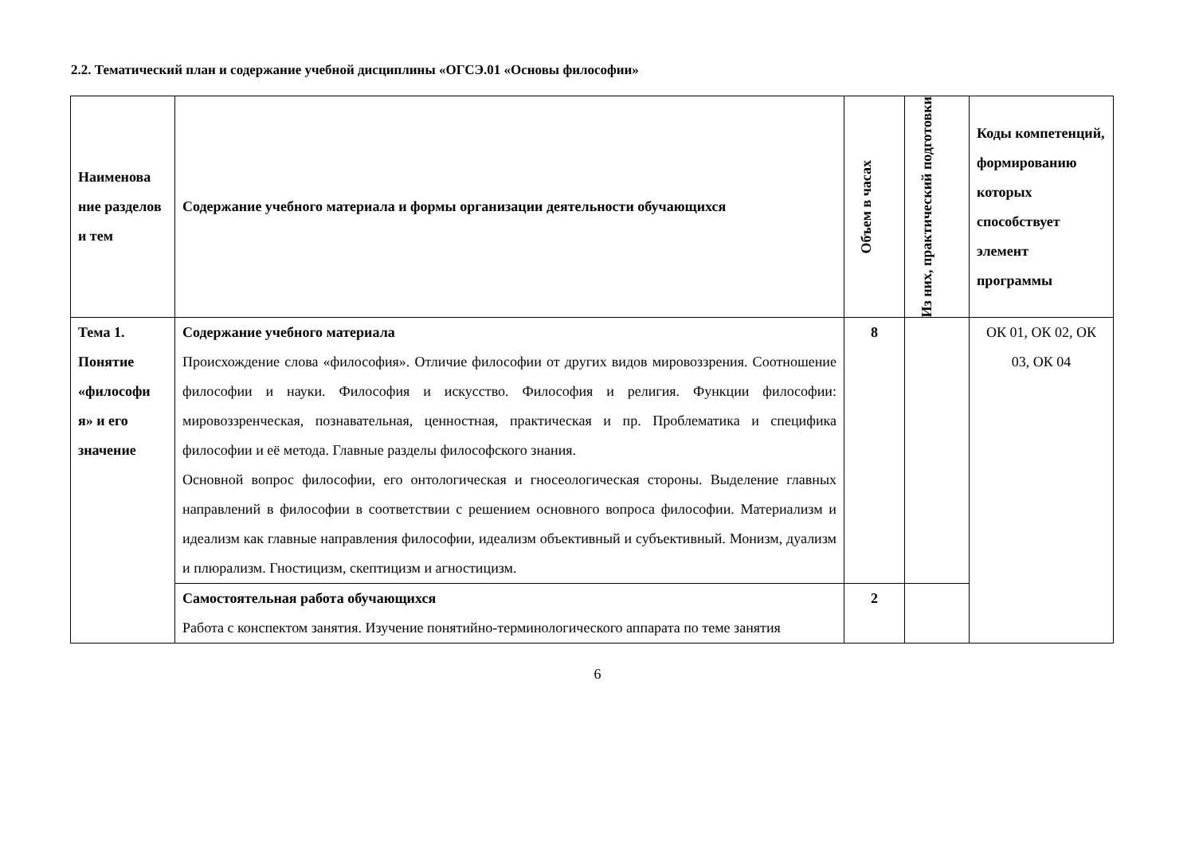2.2. Тематический план и содержание учебной дисциплины «ОГСЭ.01 «Основы философии»
| Наименова ние разделов и тем | Содержание учебного материала и формы организации деятельности обучающихся | Объем в часах | Из них, практический подготовки | Коды компетенций, формированию которых способствует элемент программы |
| --- | --- | --- | --- | --- |
| Тема 1. Понятие «философи я» и его значение | Содержание учебного материала Происхождение слова «философия». Отличие философии от других видов мировоззрения. Соотношение философии и науки. Философия и искусство. Философия и религия. Функции философии: мировоззренческая, познавательная, ценностная, практическая и пр. Проблематика и специфика философии и её метода. Главные разделы философского знания. Основной вопрос философии, его онтологическая и гносеологическая стороны. Выделение главных направлений в философии в соответствии с решением основного вопроса философии. Материализм и идеализм как главные направления философии, идеализм объективный и субъективный. Монизм, дуализм и плюрализм. Гностицизм, скептицизм и агностицизм. | 8 | | ОК 01, ОК 02, ОК 03, ОК 04 |
| | Самостоятельная работа обучающихся Работа с конспектом занятия. Изучение понятийно-терминологического аппарата по теме занятия | 2 | | |
6